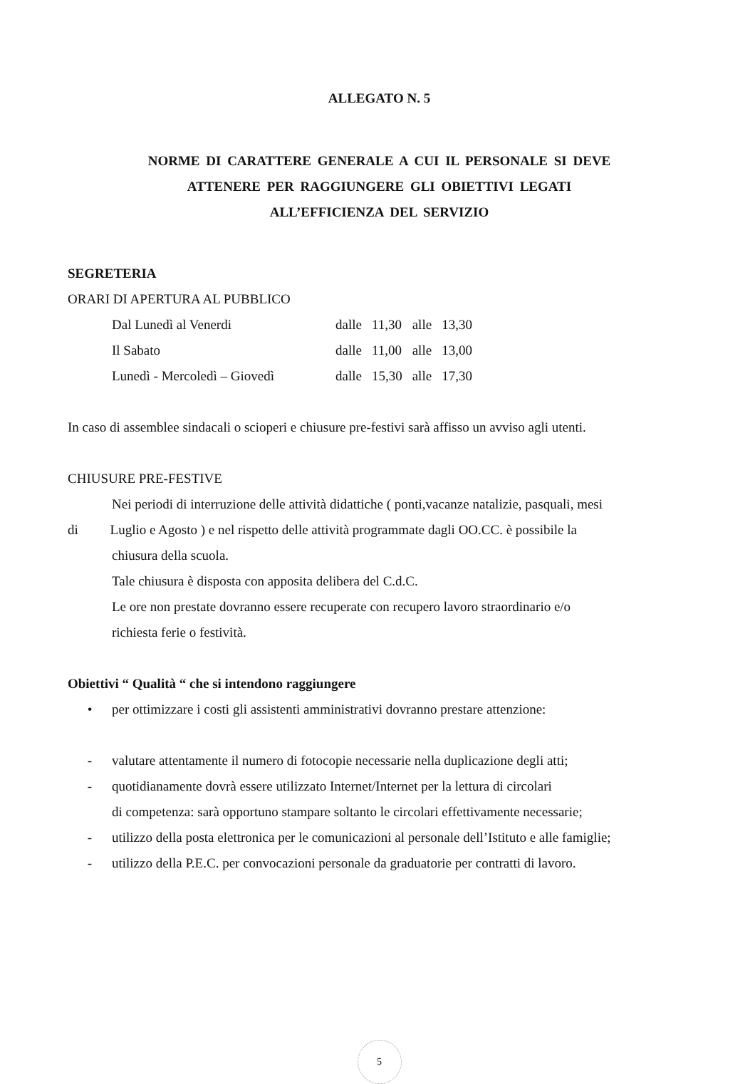ALLEGATO N. 5
NORME DI CARATTERE GENERALE A CUI IL PERSONALE SI DEVE
ATTENERE PER RAGGIUNGERE GLI OBIETTIVI LEGATI
ALL’EFFICIENZA DEL SERVIZIO
SEGRETERIA
ORARI DI APERTURA AL PUBBLICO
| Dal Lunedì al Venerdi | dalle | 11,30 | alle | 13,30 |
| Il Sabato | dalle | 11,00 | alle | 13,00 |
| Lunedì - Mercoledì – Giovedì | dalle | 15,30 | alle | 17,30 |
In caso di assemblee sindacali o scioperi e chiusure pre-festivi sarà affisso un avviso agli utenti.
CHIUSURE PRE-FESTIVE
Nei periodi di interruzione delle attività didattiche ( ponti,vacanze natalizie, pasquali, mesi
di Luglio e Agosto ) e nel rispetto delle attività programmate dagli OO.CC. è possibile la
chiusura della scuola.
Tale chiusura è disposta con apposita delibera del C.d.C.
Le ore non prestate dovranno essere recuperate con recupero lavoro straordinario e/o
richiesta ferie o festività.
Obiettivi “ Qualità “ che si intendono raggiungere
• per ottimizzare i costi gli assistenti amministrativi dovranno prestare attenzione:
- valutare attentamente il numero di fotocopie necessarie nella duplicazione degli atti;
- quotidianamente dovrà essere utilizzato Internet/Internet per la lettura di circolari
di competenza: sarà opportuno stampare soltanto le circolari effettivamente necessarie;
- utilizzo della posta elettronica per le comunicazioni al personale dell’Istituto e alle famiglie;
- utilizzo della P.E.C. per convocazioni personale da graduatorie per contratti di lavoro.
5